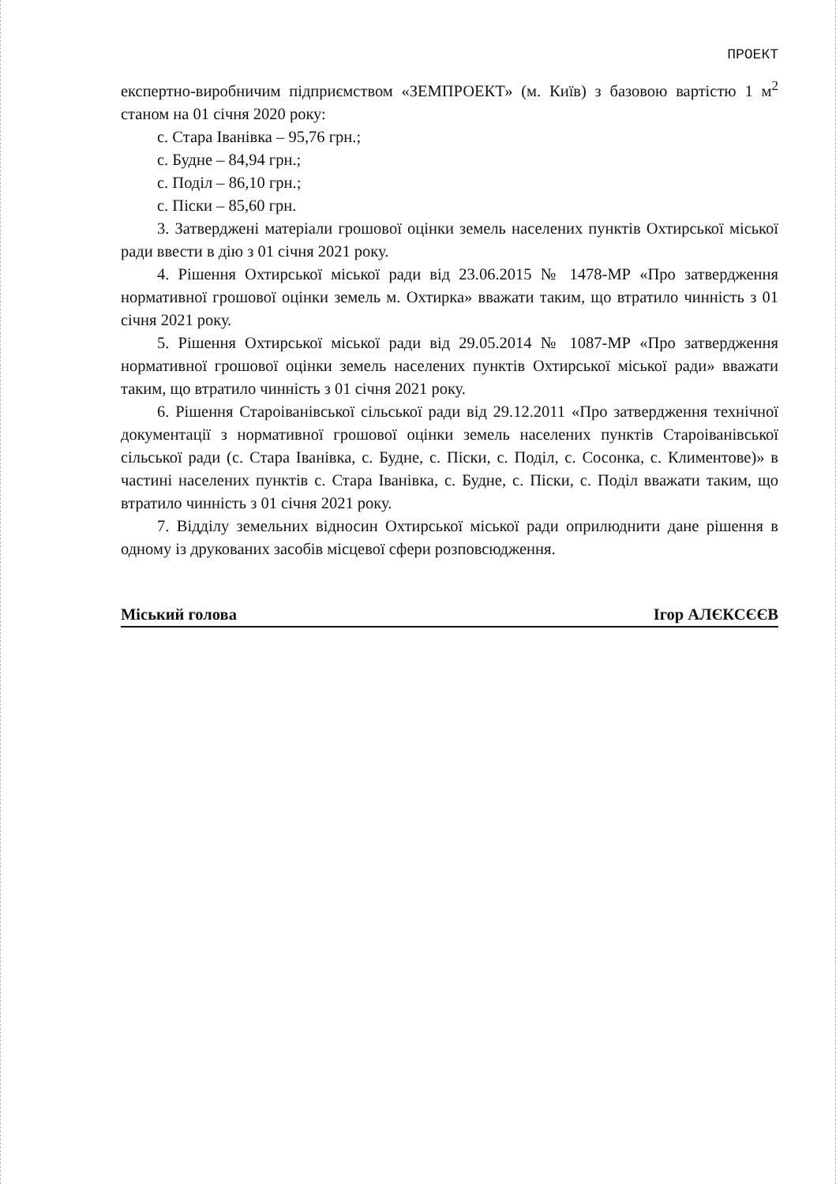ПРОЕКТ
експертно-виробничим підприємством «ЗЕМПРОЕКТ» (м. Київ) з базовою вартістю 1 м<sup>2</sup> станом на 01 січня 2020 року:
с. Стара Іванівка – 95,76 грн.;
с. Будне – 84,94 грн.;
с. Поділ – 86,10 грн.;
с. Піски – 85,60 грн.
3. Затверджені матеріали грошової оцінки земель населених пунктів Охтирської міської ради ввести в дію з 01 січня 2021 року.
4. Рішення Охтирської міської ради від 23.06.2015 № 1478-МР «Про затвердження нормативної грошової оцінки земель м. Охтирка» вважати таким, що втратило чинність з 01 січня 2021 року.
5. Рішення Охтирської міської ради від 29.05.2014 № 1087-МР «Про затвердження нормативної грошової оцінки земель населених пунктів Охтирської міської ради» вважати таким, що втратило чинність з 01 січня 2021 року.
6. Рішення Староіванівської сільської ради від 29.12.2011 «Про затвердження технічної документації з нормативної грошової оцінки земель населених пунктів Староіванівської сільської ради (с. Стара Іванівка, с. Будне, с. Піски, с. Поділ, с. Сосонка, с. Климентове)» в частині населених пунктів с. Стара Іванівка, с. Будне, с. Піски, с. Поділ вважати таким, що втратило чинність з 01 січня 2021 року.
7. Відділу земельних відносин Охтирської міської ради оприлюднити дане рішення в одному із друкованих засобів місцевої сфери розповсюдження.
Міський голова Ігор АЛЄКСЄЄВ